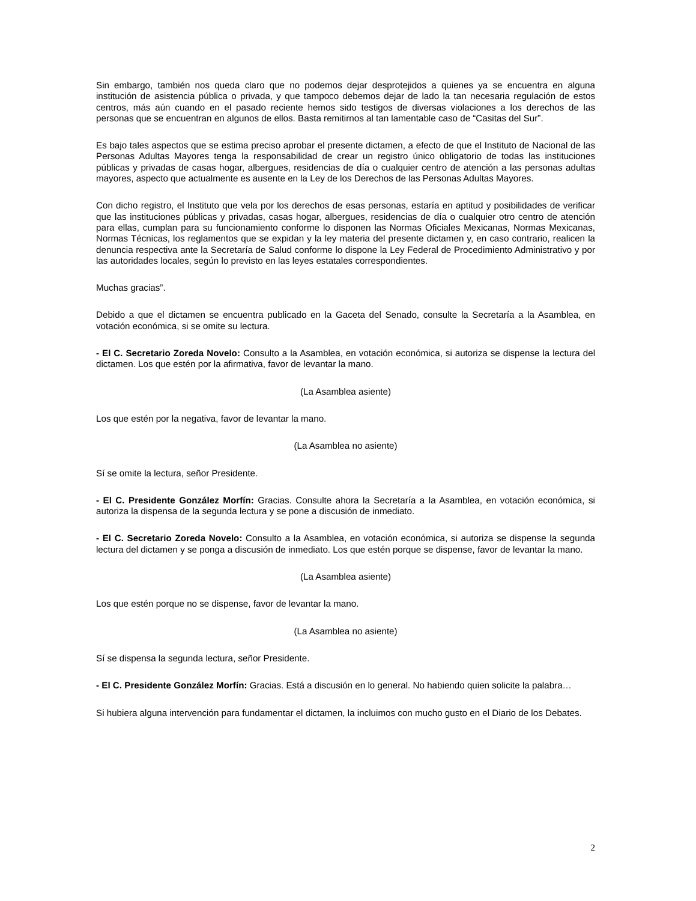Sin embargo, también nos queda claro que no podemos dejar desprotejidos a quienes ya se encuentra en alguna institución de asistencia pública o privada, y que tampoco debemos dejar de lado la tan necesaria regulación de estos centros, más aún cuando en el pasado reciente hemos sido testigos de diversas violaciones a los derechos de las personas que se encuentran en algunos de ellos. Basta remitirnos al tan lamentable caso de “Casitas del Sur”.
Es bajo tales aspectos que se estima preciso aprobar el presente dictamen, a efecto de que el Instituto de Nacional de las Personas Adultas Mayores tenga la responsabilidad de crear un registro único obligatorio de todas las instituciones públicas y privadas de casas hogar, albergues, residencias de día o cualquier centro de atención a las personas adultas mayores, aspecto que actualmente es ausente en la Ley de los Derechos de las Personas Adultas Mayores.
Con dicho registro, el Instituto que vela por los derechos de esas personas, estaría en aptitud y posibilidades de verificar que las instituciones públicas y privadas, casas hogar, albergues, residencias de día o cualquier otro centro de atención para ellas, cumplan para su funcionamiento conforme lo disponen las Normas Oficiales Mexicanas, Normas Mexicanas, Normas Técnicas, los reglamentos que se expidan y la ley materia del presente dictamen y, en caso contrario, realicen la denuncia respectiva ante la Secretaría de Salud conforme lo dispone la Ley Federal de Procedimiento Administrativo y por las autoridades locales, según lo previsto en las leyes estatales correspondientes.
Muchas gracias”.
Debido a que el dictamen se encuentra publicado en la Gaceta del Senado, consulte la Secretaría a la Asamblea, en votación económica, si se omite su lectura.
- El C. Secretario Zoreda Novelo: Consulto a la Asamblea, en votación económica, si autoriza se dispense la lectura del dictamen. Los que estén por la afirmativa, favor de levantar la mano.
(La Asamblea asiente)
Los que estén por la negativa, favor de levantar la mano.
(La Asamblea no asiente)
Sí se omite la lectura, señor Presidente.
- El C. Presidente González Morfín: Gracias. Consulte ahora la Secretaría a la Asamblea, en votación económica, si autoriza la dispensa de la segunda lectura y se pone a discusión de inmediato.
- El C. Secretario Zoreda Novelo: Consulto a la Asamblea, en votación económica, si autoriza se dispense la segunda lectura del dictamen y se ponga a discusión de inmediato. Los que estén porque se dispense, favor de levantar la mano.
(La Asamblea asiente)
Los que estén porque no se dispense, favor de levantar la mano.
(La Asamblea no asiente)
Sí se dispensa la segunda lectura, señor Presidente.
- El C. Presidente González Morfín: Gracias. Está a discusión en lo general. No habiendo quien solicite la palabra…
Si hubiera alguna intervención para fundamentar el dictamen, la incluimos con mucho gusto en el Diario de los Debates.
2